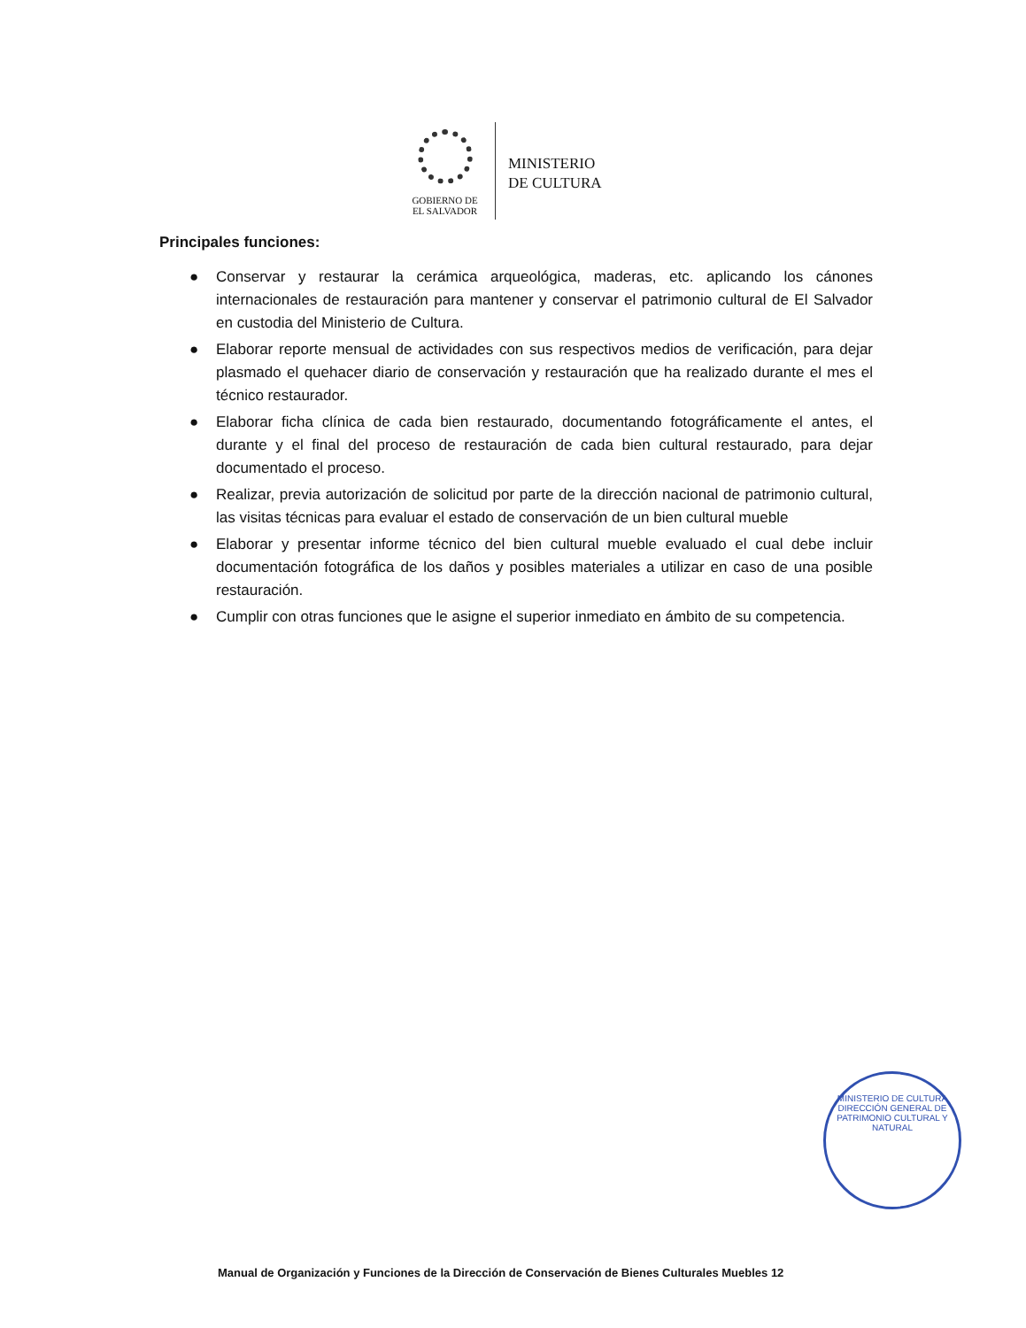GOBIERNO DE
EL SALVADOR
MINISTERIO
DE CULTURA
Principales funciones:
● Conservar y restaurar la cerámica arqueológica, maderas, etc. aplicando los cánones internacionales de restauración para mantener y conservar el patrimonio cultural de El Salvador en custodia del Ministerio de Cultura.
● Elaborar reporte mensual de actividades con sus respectivos medios de verificación, para dejar plasmado el quehacer diario de conservación y restauración que ha realizado durante el mes el técnico restaurador.
● Elaborar ficha clínica de cada bien restaurado, documentando fotográficamente el antes, el durante y el final del proceso de restauración de cada bien cultural restaurado, para dejar documentado el proceso.
● Realizar, previa autorización de solicitud por parte de la dirección nacional de patrimonio cultural, las visitas técnicas para evaluar el estado de conservación de un bien cultural mueble
● Elaborar y presentar informe técnico del bien cultural mueble evaluado el cual debe incluir documentación fotográfica de los daños y posibles materiales a utilizar en caso de una posible restauración.
● Cumplir con otras funciones que le asigne el superior inmediato en ámbito de su competencia.
MINISTERIO DE CULTURA
DIRECCIÓN GENERAL DE PATRIMONIO CULTURAL Y NATURAL
Manual de Organización y Funciones de la Dirección de Conservación de Bienes Culturales Muebles 12